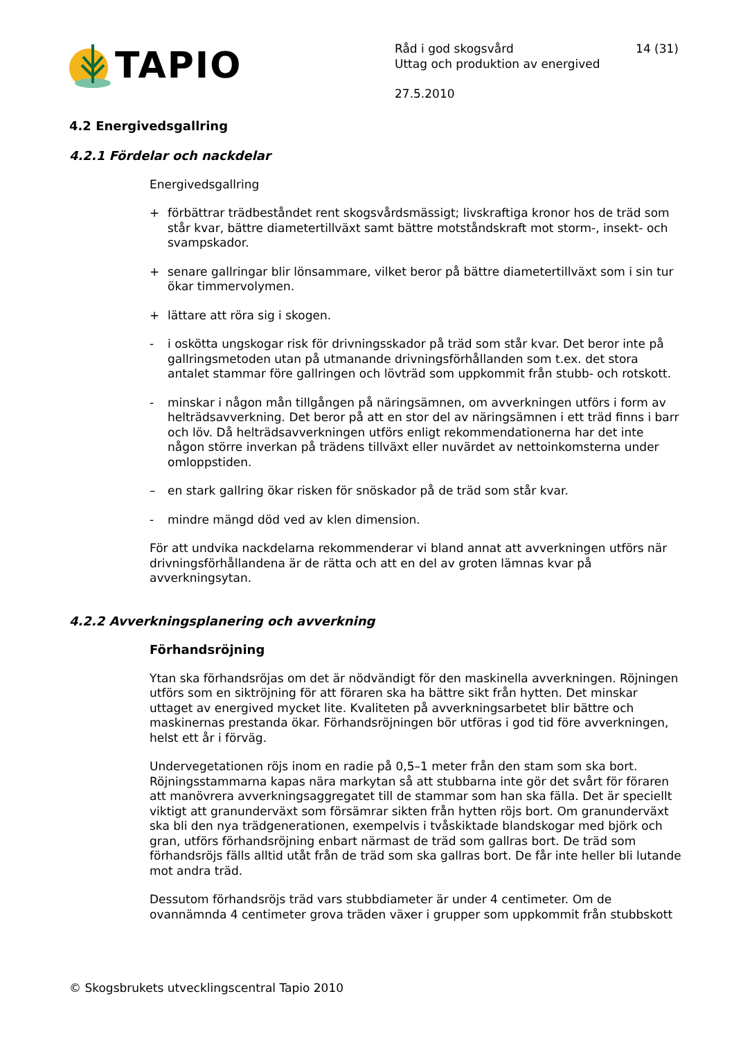TAPIO
Råd i god skogsvård 14 (31)
Uttag och produktion av energived
27.5.2010
4.2 Energivedsgallring
4.2.1 Fördelar och nackdelar
Energivedsgallring
+ förbättrar trädbeståndet rent skogsvårdsmässigt; livskraftiga kronor hos de träd som står kvar, bättre diametertillväxt samt bättre motståndskraft mot storm-, insekt- och svampskador.
+ senare gallringar blir lönsammare, vilket beror på bättre diametertillväxt som i sin tur ökar timmervolymen.
+ lättare att röra sig i skogen.
- i oskötta ungskogar risk för drivningsskador på träd som står kvar. Det beror inte på gallringsmetoden utan på utmanande drivningsförhållanden som t.ex. det stora antalet stammar före gallringen och lövträd som uppkommit från stubb- och rotskott.
- minskar i någon mån tillgången på näringsämnen, om avverkningen utförs i form av helträdsavverkning. Det beror på att en stor del av näringsämnen i ett träd finns i barr och löv. Då helträdsavverkningen utförs enligt rekommendationerna har det inte någon större inverkan på trädens tillväxt eller nuvärdet av nettoinkomsterna under omloppstiden.
– en stark gallring ökar risken för snöskador på de träd som står kvar.
- mindre mängd död ved av klen dimension.
För att undvika nackdelarna rekommenderar vi bland annat att avverkningen utförs när drivningsförhållandena är de rätta och att en del av groten lämnas kvar på avverkningsytan.
4.2.2 Avverkningsplanering och avverkning
Förhandsröjning
Ytan ska förhandsröjas om det är nödvändigt för den maskinella avverkningen. Röjningen utförs som en siktröjning för att föraren ska ha bättre sikt från hytten. Det minskar uttaget av energived mycket lite. Kvaliteten på avverkningsarbetet blir bättre och maskinernas prestanda ökar. Förhandsröjningen bör utföras i god tid före avverkningen, helst ett år i förväg.
Undervegetationen röjs inom en radie på 0,5–1 meter från den stam som ska bort. Röjningsstammarna kapas nära markytan så att stubbarna inte gör det svårt för föraren att manövrera avverkningsaggregatet till de stammar som han ska fälla. Det är speciellt viktigt att granunderväxt som försämrar sikten från hytten röjs bort. Om granunderväxt ska bli den nya trädgenerationen, exempelvis i tvåskiktade blandskogar med björk och gran, utförs förhandsröjning enbart närmast de träd som gallras bort. De träd som förhandsröjs fälls alltid utåt från de träd som ska gallras bort. De får inte heller bli lutande mot andra träd.
Dessutom förhandsröjs träd vars stubbdiameter är under 4 centimeter. Om de ovannämnda 4 centimeter grova träden växer i grupper som uppkommit från stubbskott
© Skogsbrukets utvecklingscentral Tapio 2010